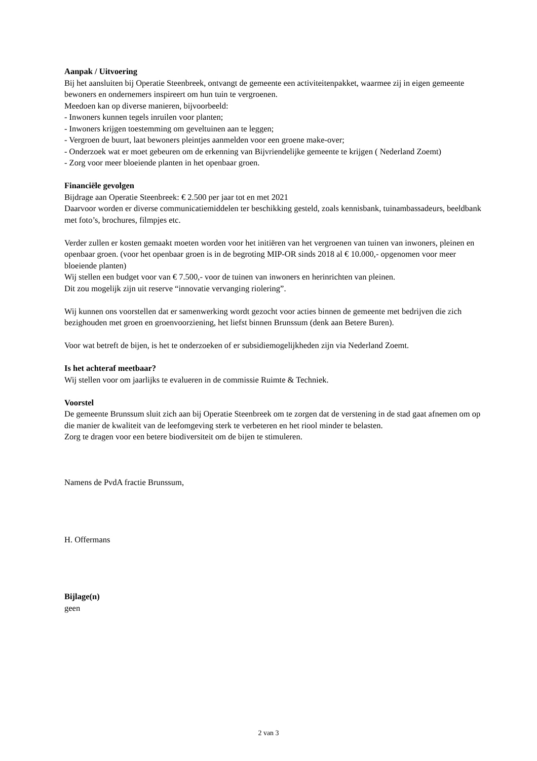Aanpak / Uitvoering
Bij het aansluiten bij Operatie Steenbreek, ontvangt de gemeente een activiteitenpakket, waarmee zij in eigen gemeente bewoners en ondernemers inspireert om hun tuin te vergroenen.
Meedoen kan op diverse manieren, bijvoorbeeld:
- Inwoners kunnen tegels inruilen voor planten;
- Inwoners krijgen toestemming om geveltuinen aan te leggen;
- Vergroen de buurt, laat bewoners pleintjes aanmelden voor een groene make-over;
- Onderzoek wat er moet gebeuren om de erkenning van Bijvriendelijke gemeente te krijgen ( Nederland Zoemt)
- Zorg voor meer bloeiende planten in het openbaar groen.
Financiële gevolgen
Bijdrage aan Operatie Steenbreek: € 2.500 per jaar tot en met 2021
Daarvoor worden er diverse communicatiemiddelen ter beschikking gesteld, zoals kennisbank, tuinambassadeurs, beeldbank met foto’s, brochures, filmpjes etc.
Verder zullen er kosten gemaakt moeten worden voor het initiëren van het vergroenen van tuinen van inwoners, pleinen en openbaar groen. (voor het openbaar groen is in de begroting MIP-OR sinds 2018 al € 10.000,- opgenomen voor meer bloeiende planten)
Wij stellen een budget voor van € 7.500,- voor de tuinen van inwoners en herinrichten van pleinen.
Dit zou mogelijk zijn uit reserve “innovatie vervanging riolering”.
Wij kunnen ons voorstellen dat er samenwerking wordt gezocht voor acties binnen de gemeente met bedrijven die zich bezighouden met groen en groenvoorziening, het liefst binnen Brunssum (denk aan Betere Buren).
Voor wat betreft de bijen, is het te onderzoeken of er subsidiemogelijkheden zijn via Nederland Zoemt.
Is het achteraf meetbaar?
Wij stellen voor om jaarlijks te evalueren in de commissie Ruimte & Techniek.
Voorstel
De gemeente Brunssum sluit zich aan bij Operatie Steenbreek om te zorgen dat de verstening in de stad gaat afnemen om op die manier de kwaliteit van de leefomgeving sterk te verbeteren en het riool minder te belasten.
Zorg te dragen voor een betere biodiversiteit om de bijen te stimuleren.
Namens de PvdA fractie Brunssum,
H. Offermans
Bijlage(n)
geen
2 van 3